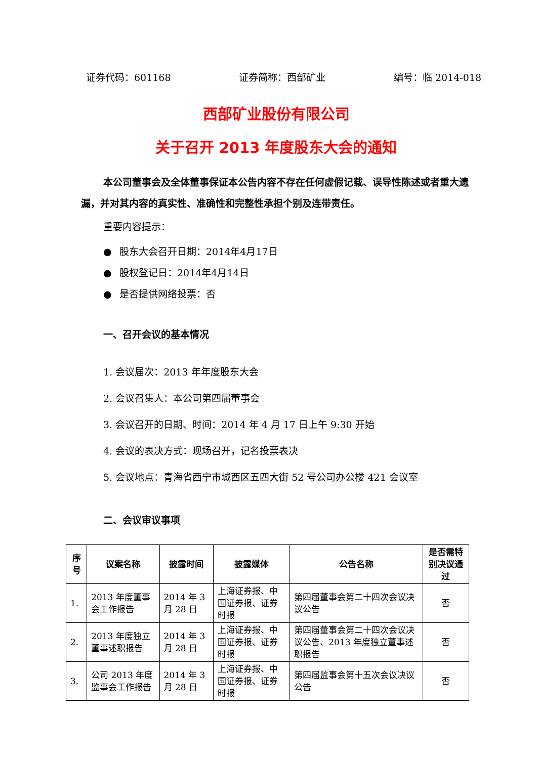证券代码：601168 证券简称：西部矿业 编号：临 2014-018
西部矿业股份有限公司
关于召开 2013 年度股东大会的通知
本公司董事会及全体董事保证本公告内容不存在任何虚假记载、误导性陈述或者重大遗漏，并对其内容的真实性、准确性和完整性承担个别及连带责任。
重要内容提示：
● 股东大会召开日期：2014年4月17日
● 股权登记日：2014年4月14日
● 是否提供网络投票：否
一、召开会议的基本情况
1. 会议届次：2013 年年度股东大会
2. 会议召集人：本公司第四届董事会
3. 会议召开的日期、时间：2014 年 4 月 17 日上午 9:30 开始
4. 会议的表决方式：现场召开，记名投票表决
5. 会议地点：青海省西宁市城西区五四大街 52 号公司办公楼 421 会议室
二、会议审议事项
| 序号 | 议案名称 | 披露时间 | 披露媒体 | 公告名称 | 是否需特别决议通过 |
| --- | --- | --- | --- | --- | --- |
| 1. | 2013 年度董事会工作报告 | 2014 年 3 月 28 日 | 上海证券报、中国证券报、证券时报 | 第四届董事会第二十四次会议决议公告 | 否 |
| 2. | 2013 年度独立董事述职报告 | 2014 年 3 月 28 日 | 上海证券报、中国证券报、证券时报 | 第四届董事会第二十四次会议决议公告、2013 年度独立董事述职报告 | 否 |
| 3. | 公司 2013 年度监事会工作报告 | 2014 年 3 月 28 日 | 上海证券报、中国证券报、证券时报 | 第四届监事会第十五次会议决议公告 | 否 |